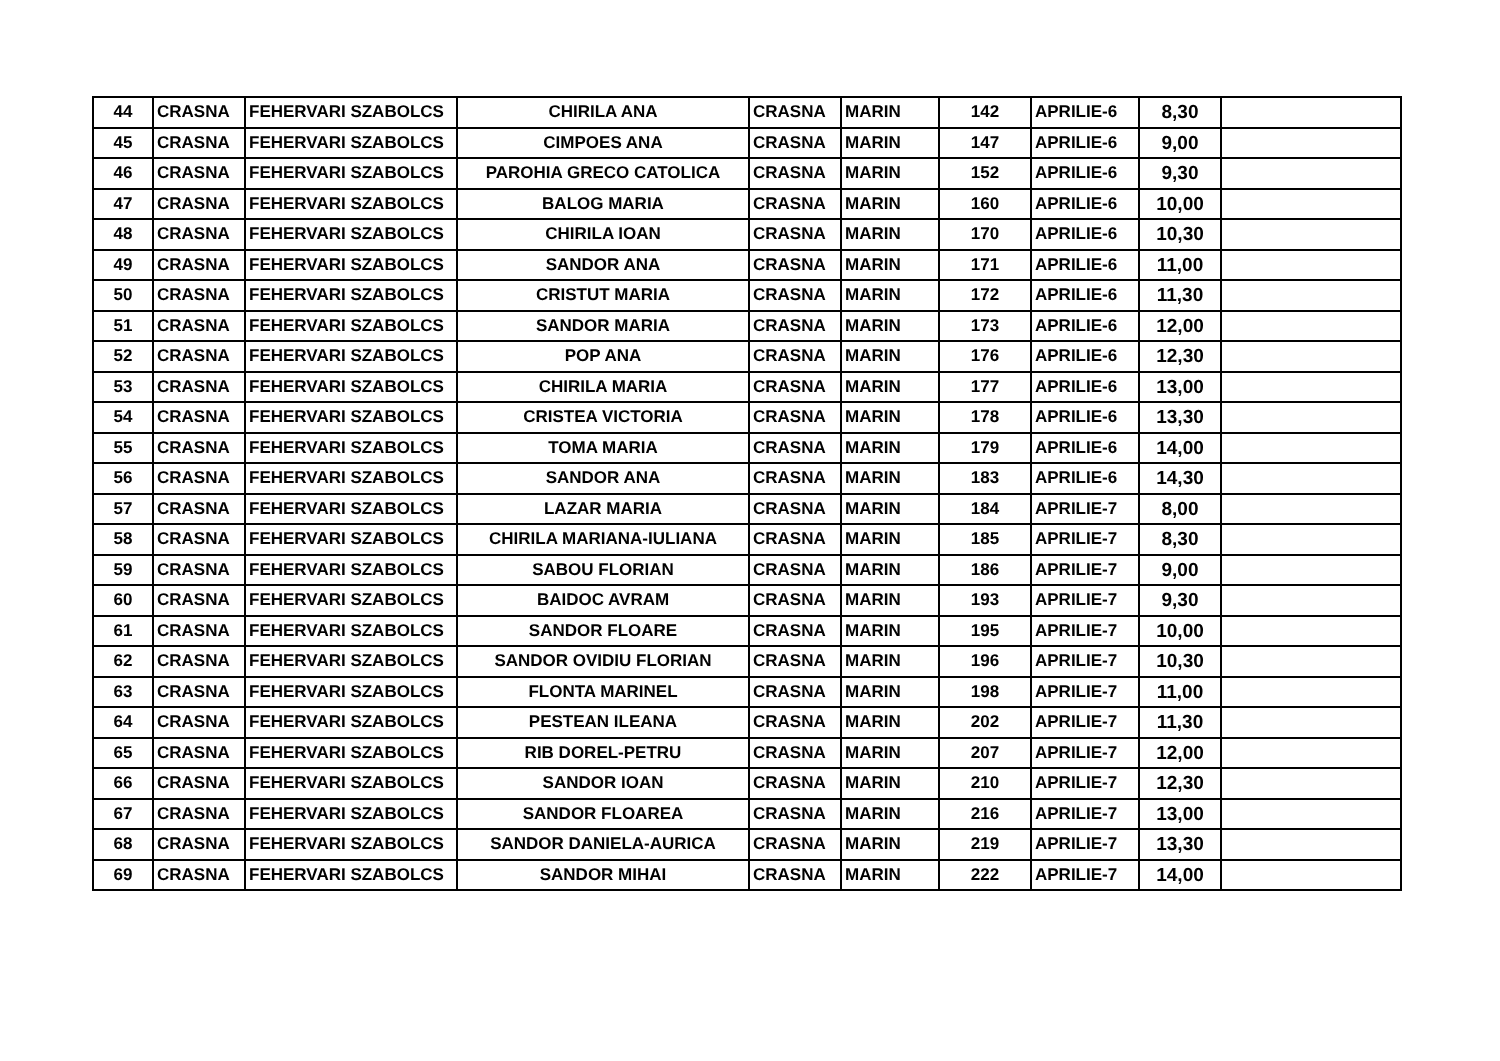| 44 | CRASNA | FEHERVARI SZABOLCS | CHIRILA ANA | CRASNA | MARIN | 142 | APRILIE-6 | 8,30 | |
| 45 | CRASNA | FEHERVARI SZABOLCS | CIMPOES ANA | CRASNA | MARIN | 147 | APRILIE-6 | 9,00 | |
| 46 | CRASNA | FEHERVARI SZABOLCS | PAROHIA GRECO CATOLICA | CRASNA | MARIN | 152 | APRILIE-6 | 9,30 | |
| 47 | CRASNA | FEHERVARI SZABOLCS | BALOG MARIA | CRASNA | MARIN | 160 | APRILIE-6 | 10,00 | |
| 48 | CRASNA | FEHERVARI SZABOLCS | CHIRILA IOAN | CRASNA | MARIN | 170 | APRILIE-6 | 10,30 | |
| 49 | CRASNA | FEHERVARI SZABOLCS | SANDOR ANA | CRASNA | MARIN | 171 | APRILIE-6 | 11,00 | |
| 50 | CRASNA | FEHERVARI SZABOLCS | CRISTUT MARIA | CRASNA | MARIN | 172 | APRILIE-6 | 11,30 | |
| 51 | CRASNA | FEHERVARI SZABOLCS | SANDOR MARIA | CRASNA | MARIN | 173 | APRILIE-6 | 12,00 | |
| 52 | CRASNA | FEHERVARI SZABOLCS | POP ANA | CRASNA | MARIN | 176 | APRILIE-6 | 12,30 | |
| 53 | CRASNA | FEHERVARI SZABOLCS | CHIRILA MARIA | CRASNA | MARIN | 177 | APRILIE-6 | 13,00 | |
| 54 | CRASNA | FEHERVARI SZABOLCS | CRISTEA VICTORIA | CRASNA | MARIN | 178 | APRILIE-6 | 13,30 | |
| 55 | CRASNA | FEHERVARI SZABOLCS | TOMA MARIA | CRASNA | MARIN | 179 | APRILIE-6 | 14,00 | |
| 56 | CRASNA | FEHERVARI SZABOLCS | SANDOR ANA | CRASNA | MARIN | 183 | APRILIE-6 | 14,30 | |
| 57 | CRASNA | FEHERVARI SZABOLCS | LAZAR MARIA | CRASNA | MARIN | 184 | APRILIE-7 | 8,00 | |
| 58 | CRASNA | FEHERVARI SZABOLCS | CHIRILA MARIANA-IULIANA | CRASNA | MARIN | 185 | APRILIE-7 | 8,30 | |
| 59 | CRASNA | FEHERVARI SZABOLCS | SABOU FLORIAN | CRASNA | MARIN | 186 | APRILIE-7 | 9,00 | |
| 60 | CRASNA | FEHERVARI SZABOLCS | BAIDOC AVRAM | CRASNA | MARIN | 193 | APRILIE-7 | 9,30 | |
| 61 | CRASNA | FEHERVARI SZABOLCS | SANDOR FLOARE | CRASNA | MARIN | 195 | APRILIE-7 | 10,00 | |
| 62 | CRASNA | FEHERVARI SZABOLCS | SANDOR OVIDIU FLORIAN | CRASNA | MARIN | 196 | APRILIE-7 | 10,30 | |
| 63 | CRASNA | FEHERVARI SZABOLCS | FLONTA MARINEL | CRASNA | MARIN | 198 | APRILIE-7 | 11,00 | |
| 64 | CRASNA | FEHERVARI SZABOLCS | PESTEAN ILEANA | CRASNA | MARIN | 202 | APRILIE-7 | 11,30 | |
| 65 | CRASNA | FEHERVARI SZABOLCS | RIB DOREL-PETRU | CRASNA | MARIN | 207 | APRILIE-7 | 12,00 | |
| 66 | CRASNA | FEHERVARI SZABOLCS | SANDOR IOAN | CRASNA | MARIN | 210 | APRILIE-7 | 12,30 | |
| 67 | CRASNA | FEHERVARI SZABOLCS | SANDOR FLOAREA | CRASNA | MARIN | 216 | APRILIE-7 | 13,00 | |
| 68 | CRASNA | FEHERVARI SZABOLCS | SANDOR DANIELA-AURICA | CRASNA | MARIN | 219 | APRILIE-7 | 13,30 | |
| 69 | CRASNA | FEHERVARI SZABOLCS | SANDOR MIHAI | CRASNA | MARIN | 222 | APRILIE-7 | 14,00 | |